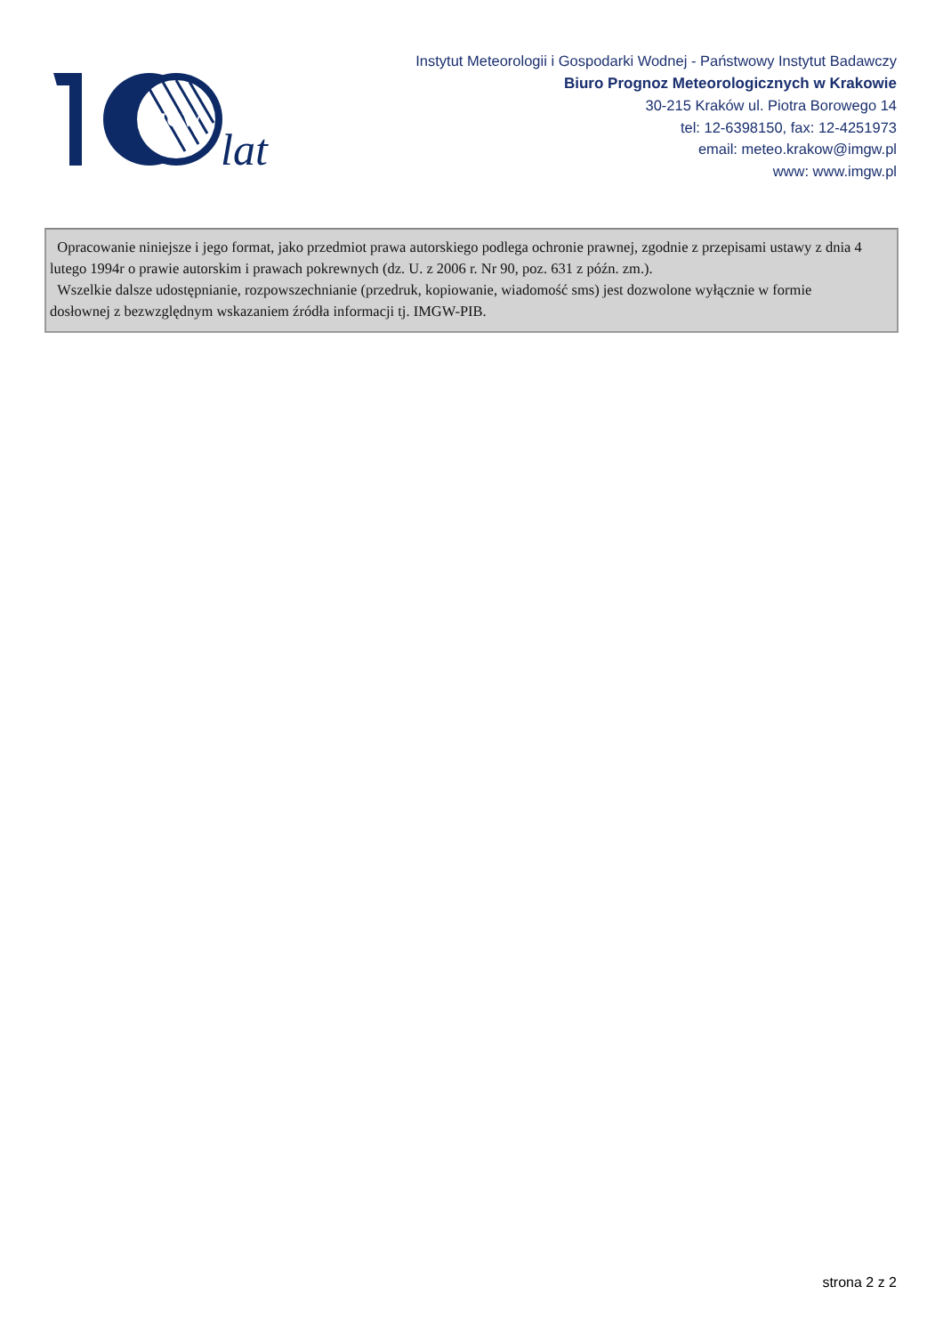IMGW
lat
Instytut Meteorologii i Gospodarki Wodnej - Państwowy Instytut Badawczy
Biuro Prognoz Meteorologicznych w Krakowie
30-215 Kraków ul. Piotra Borowego 14
tel: 12-6398150, fax: 12-4251973
email: meteo.krakow@imgw.pl
www: www.imgw.pl
Opracowanie niniejsze i jego format, jako przedmiot prawa autorskiego podlega ochronie prawnej, zgodnie z przepisami ustawy z dnia 4 lutego 1994r o prawie autorskim i prawach pokrewnych (dz. U. z 2006 r. Nr 90, poz. 631 z późn. zm.).
Wszelkie dalsze udostępnianie, rozpowszechnianie (przedruk, kopiowanie, wiadomość sms) jest dozwolone wyłącznie w formie dosłownej z bezwzględnym wskazaniem źródła informacji tj. IMGW-PIB.
strona 2 z 2